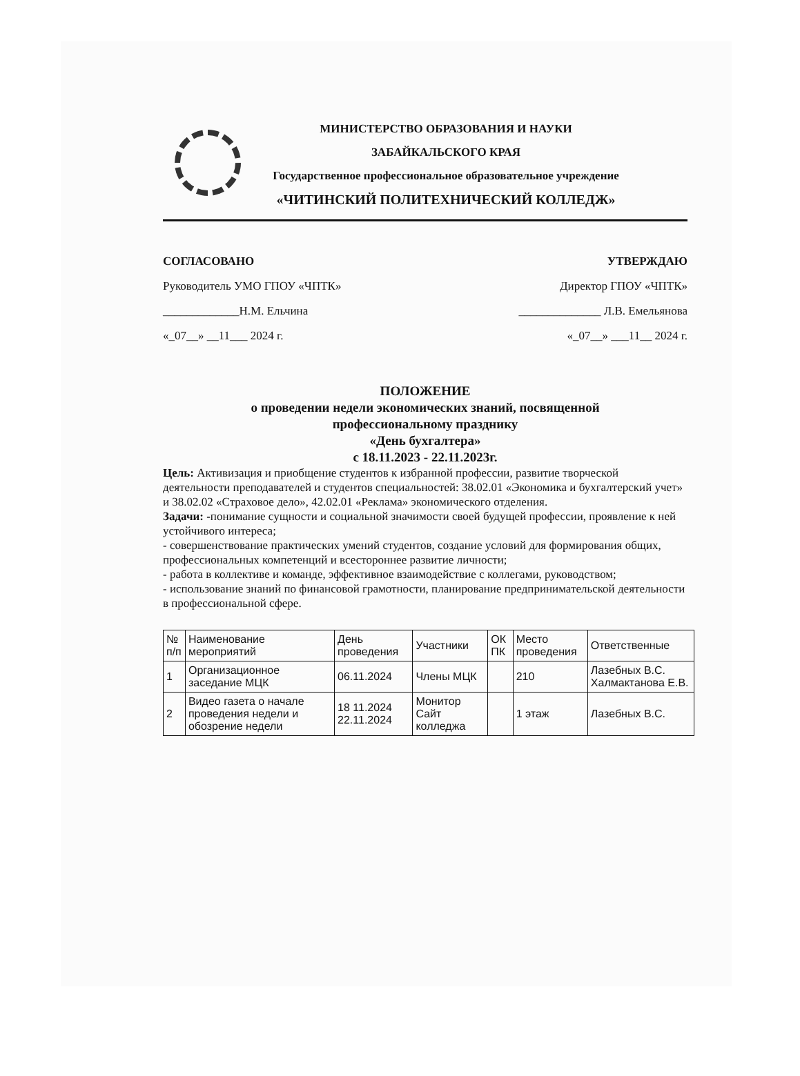МИНИСТЕРСТВО ОБРАЗОВАНИЯ И НАУКИ
ЗАБАЙКАЛЬСКОГО КРАЯ
Государственное профессиональное образовательное учреждение
«ЧИТИНСКИЙ ПОЛИТЕХНИЧЕСКИЙ КОЛЛЕДЖ»
СОГЛАСОВАНО
Руководитель УМО ГПОУ «ЧПТК»
_____________Н.М. Ельчина
«_07__» __11___ 2024 г.
УТВЕРЖДАЮ
Директор ГПОУ «ЧПТК»
______________ Л.В. Емельянова
«_07__» ___11__ 2024 г.
ПОЛОЖЕНИЕ
о проведении недели экономических знаний, посвященной
профессиональному празднику
«День бухгалтера»
с 18.11.2023 - 22.11.2023г.
Цель: Активизация и приобщение студентов к избранной профессии, развитие творческой деятельности преподавателей и студентов специальностей: 38.02.01 «Экономика и бухгалтерский учет» и 38.02.02 «Страховое дело», 42.02.01 «Реклама» экономического отделения.
Задачи: -понимание сущности и социальной значимости своей будущей профессии, проявление к ней устойчивого интереса;
- совершенствование практических умений студентов, создание условий для формирования общих, профессиональных компетенций и всестороннее развитие личности;
- работа в коллективе и команде, эффективное взаимодействие с коллегами, руководством;
- использование знаний по финансовой грамотности, планирование предпринимательской деятельности в профессиональной сфере.
| № п/п | Наименование мероприятий | День проведения | Участники | ОК ПК | Место проведения | Ответственные |
| --- | --- | --- | --- | --- | --- | --- |
| 1 | Организационное заседание МЦК | 06.11.2024 | Члены МЦК | | 210 | Лазебных В.С. Халмактанова Е.В. |
| 2 | Видео газета о начале проведения недели и обозрение недели | 18 11.2024 22.11.2024 | Монитор Сайт колледжа | | 1 этаж | Лазебных В.С. |